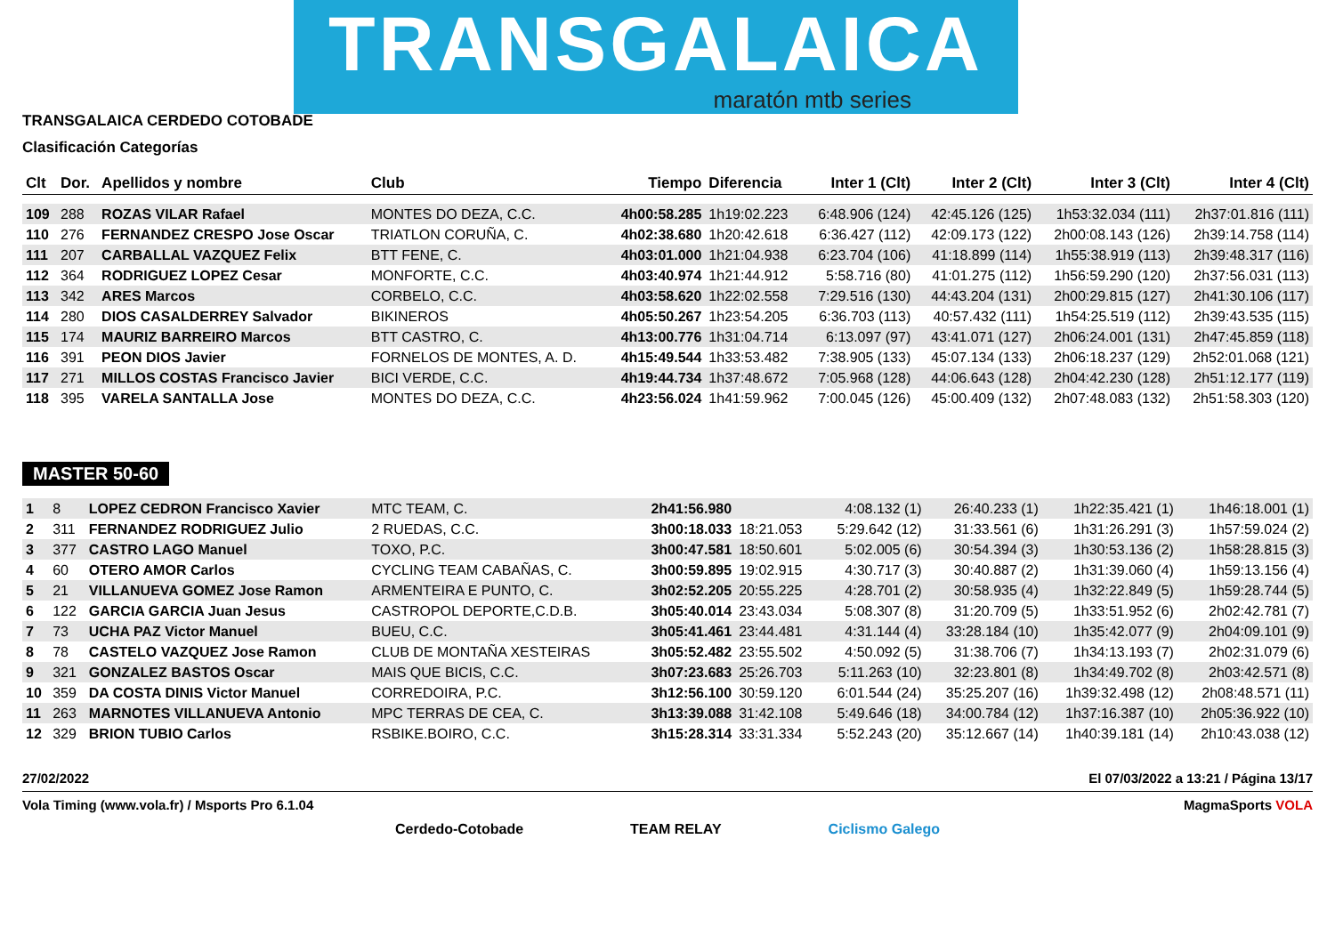TRANSGALAICA
maratón mtb series
TRANSGALAICA CERDEDO COTOBADE
Clasificación Categorías
| Clt | Dor. | Apellidos y nombre | Club | Tiempo | Diferencia | Inter 1 (Clt) | Inter 2 (Clt) | Inter 3 (Clt) | Inter 4 (Clt) |
| --- | --- | --- | --- | --- | --- | --- | --- | --- | --- |
| 109 | 288 | ROZAS VILAR Rafael | MONTES DO DEZA, C.C. | 4h00:58.285 | 1h19:02.223 | 6:48.906 (124) | 42:45.126 (125) | 1h53:32.034 (111) | 2h37:01.816 (111) |
| 110 | 276 | FERNANDEZ CRESPO Jose Oscar | TRIATLON CORUÑA, C. | 4h02:38.680 | 1h20:42.618 | 6:36.427 (112) | 42:09.173 (122) | 2h00:08.143 (126) | 2h39:14.758 (114) |
| 111 | 207 | CARBALLAL VAZQUEZ Felix | BTT FENE, C. | 4h03:01.000 | 1h21:04.938 | 6:23.704 (106) | 41:18.899 (114) | 1h55:38.919 (113) | 2h39:48.317 (116) |
| 112 | 364 | RODRIGUEZ LOPEZ Cesar | MONFORTE, C.C. | 4h03:40.974 | 1h21:44.912 | 5:58.716 (80) | 41:01.275 (112) | 1h56:59.290 (120) | 2h37:56.031 (113) |
| 113 | 342 | ARES Marcos | CORBELO, C.C. | 4h03:58.620 | 1h22:02.558 | 7:29.516 (130) | 44:43.204 (131) | 2h00:29.815 (127) | 2h41:30.106 (117) |
| 114 | 280 | DIOS CASALDERREY Salvador | BIKINEROS | 4h05:50.267 | 1h23:54.205 | 6:36.703 (113) | 40:57.432 (111) | 1h54:25.519 (112) | 2h39:43.535 (115) |
| 115 | 174 | MAURIZ BARREIRO Marcos | BTT CASTRO, C. | 4h13:00.776 | 1h31:04.714 | 6:13.097 (97) | 43:41.071 (127) | 2h06:24.001 (131) | 2h47:45.859 (118) |
| 116 | 391 | PEON DIOS Javier | FORNELOS DE MONTES, A. D. | 4h15:49.544 | 1h33:53.482 | 7:38.905 (133) | 45:07.134 (133) | 2h06:18.237 (129) | 2h52:01.068 (121) |
| 117 | 271 | MILLOS COSTAS Francisco Javier | BICI VERDE, C.C. | 4h19:44.734 | 1h37:48.672 | 7:05.968 (128) | 44:06.643 (128) | 2h04:42.230 (128) | 2h51:12.177 (119) |
| 118 | 395 | VARELA SANTALLA Jose | MONTES DO DEZA, C.C. | 4h23:56.024 | 1h41:59.962 | 7:00.045 (126) | 45:00.409 (132) | 2h07:48.083 (132) | 2h51:58.303 (120) |
MASTER 50-60
| 1 | 8 | LOPEZ CEDRON Francisco Xavier | MTC TEAM, C. | 2h41:56.980 | | 4:08.132 (1) | 26:40.233 (1) | 1h22:35.421 (1) | 1h46:18.001 (1) |
| 2 | 311 | FERNANDEZ RODRIGUEZ Julio | 2 RUEDAS, C.C. | 3h00:18.033 | 18:21.053 | 5:29.642 (12) | 31:33.561 (6) | 1h31:26.291 (3) | 1h57:59.024 (2) |
| 3 | 377 | CASTRO LAGO Manuel | TOXO, P.C. | 3h00:47.581 | 18:50.601 | 5:02.005 (6) | 30:54.394 (3) | 1h30:53.136 (2) | 1h58:28.815 (3) |
| 4 | 60 | OTERO AMOR Carlos | CYCLING TEAM CABAÑAS, C. | 3h00:59.895 | 19:02.915 | 4:30.717 (3) | 30:40.887 (2) | 1h31:39.060 (4) | 1h59:13.156 (4) |
| 5 | 21 | VILLANUEVA GOMEZ Jose Ramon | ARMENTEIRA E PUNTO, C. | 3h02:52.205 | 20:55.225 | 4:28.701 (2) | 30:58.935 (4) | 1h32:22.849 (5) | 1h59:28.744 (5) |
| 6 | 122 | GARCIA GARCIA Juan Jesus | CASTROPOL DEPORTE,C.D.B. | 3h05:40.014 | 23:43.034 | 5:08.307 (8) | 31:20.709 (5) | 1h33:51.952 (6) | 2h02:42.781 (7) |
| 7 | 73 | UCHA PAZ Victor Manuel | BUEU, C.C. | 3h05:41.461 | 23:44.481 | 4:31.144 (4) | 33:28.184 (10) | 1h35:42.077 (9) | 2h04:09.101 (9) |
| 8 | 78 | CASTELO VAZQUEZ Jose Ramon | CLUB DE MONTAÑA XESTEIRAS | 3h05:52.482 | 23:55.502 | 4:50.092 (5) | 31:38.706 (7) | 1h34:13.193 (7) | 2h02:31.079 (6) |
| 9 | 321 | GONZALEZ BASTOS Oscar | MAIS QUE BICIS, C.C. | 3h07:23.683 | 25:26.703 | 5:11.263 (10) | 32:23.801 (8) | 1h34:49.702 (8) | 2h03:42.571 (8) |
| 10 | 359 | DA COSTA DINIS Victor Manuel | CORREDOIRA, P.C. | 3h12:56.100 | 30:59.120 | 6:01.544 (24) | 35:25.207 (16) | 1h39:32.498 (12) | 2h08:48.571 (11) |
| 11 | 263 | MARNOTES VILLANUEVA Antonio | MPC TERRAS DE CEA, C. | 3h13:39.088 | 31:42.108 | 5:49.646 (18) | 34:00.784 (12) | 1h37:16.387 (10) | 2h05:36.922 (10) |
| 12 | 329 | BRION TUBIO Carlos | RSBIKE.BOIRO, C.C. | 3h15:28.314 | 33:31.334 | 5:52.243 (20) | 35:12.667 (14) | 1h40:39.181 (14) | 2h10:43.038 (12) |
27/02/2022 El 07/03/2022 a 13:21 / Página 13/17
Vola Timing (www.vola.fr) / Msports Pro 6.1.04 MagmaSports VOLA
Cerdedo-Cotobade TEAM RELAY Ciclismo Galego